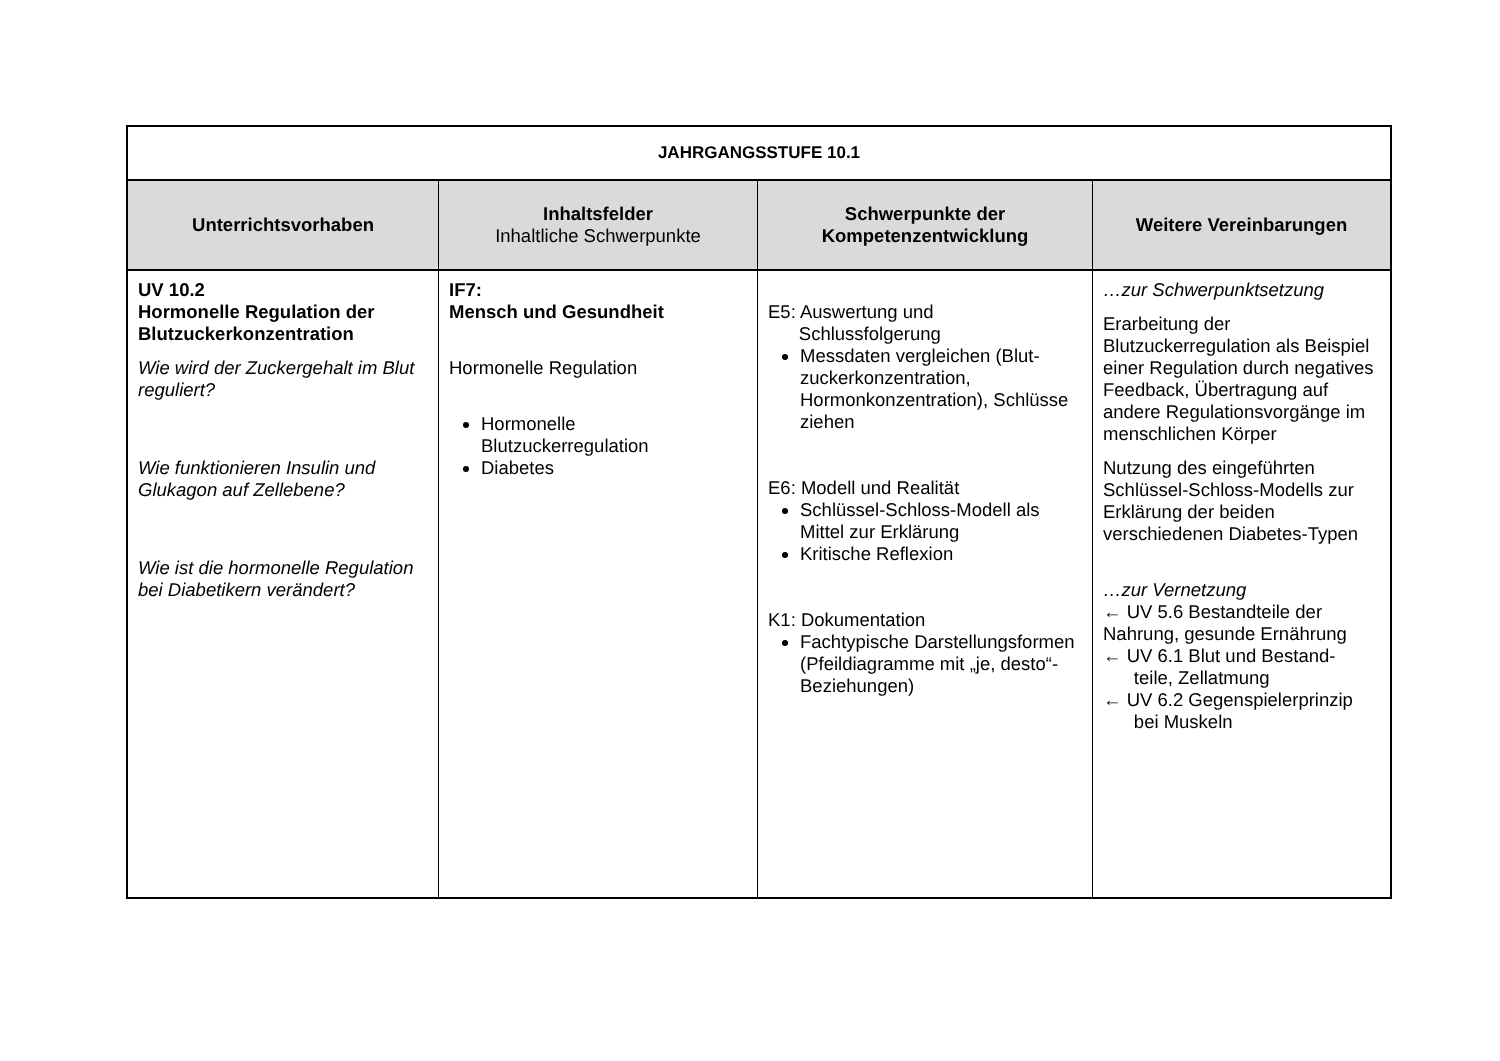| JAHRGANGSSTUFE 10.1 | | | |
| Unterrichtsvorhaben | Inhaltsfelder Inhaltliche Schwerpunkte | Schwerpunkte der Kompetenzentwicklung | Weitere Vereinbarungen |
| UV 10.2 Hormonelle Regulation der Blutzuckerkonzentration Wie wird der Zuckergehalt im Blut reguliert? Wie funktionieren Insulin und Glukagon auf Zellebene? Wie ist die hormonelle Regulation bei Diabetikern verändert? | IF7: Mensch und Gesundheit Hormonelle Regulation Hormonelle Blutzuckerregulation Diabetes | E5: Auswertung und Schlussfolgerung Messdaten vergleichen (Blut-zuckerkonzentration, Hormonkonzentration), Schlüsse ziehen E6: Modell und Realität Schlüssel-Schloss-Modell als Mittel zur Erklärung Kritische Reflexion K1: Dokumentation Fachtypische Darstellungsformen (Pfeildiagramme mit „je, desto“-Beziehungen) | …zur Schwerpunktsetzung Erarbeitung der Blutzuckerregulation als Beispiel einer Regulation durch negatives Feedback, Übertragung auf andere Regulationsvorgänge im menschlichen Körper Nutzung des eingeführten Schlüssel-Schloss-Modells zur Erklärung der beiden verschiedenen Diabetes-Typen …zur Vernetzung ← UV 5.6 Bestandteile der Nahrung, gesunde Ernährung ← UV 6.1 Blut und Bestand- teile, Zellatmung ← UV 6.2 Gegenspielerprinzip bei Muskeln |